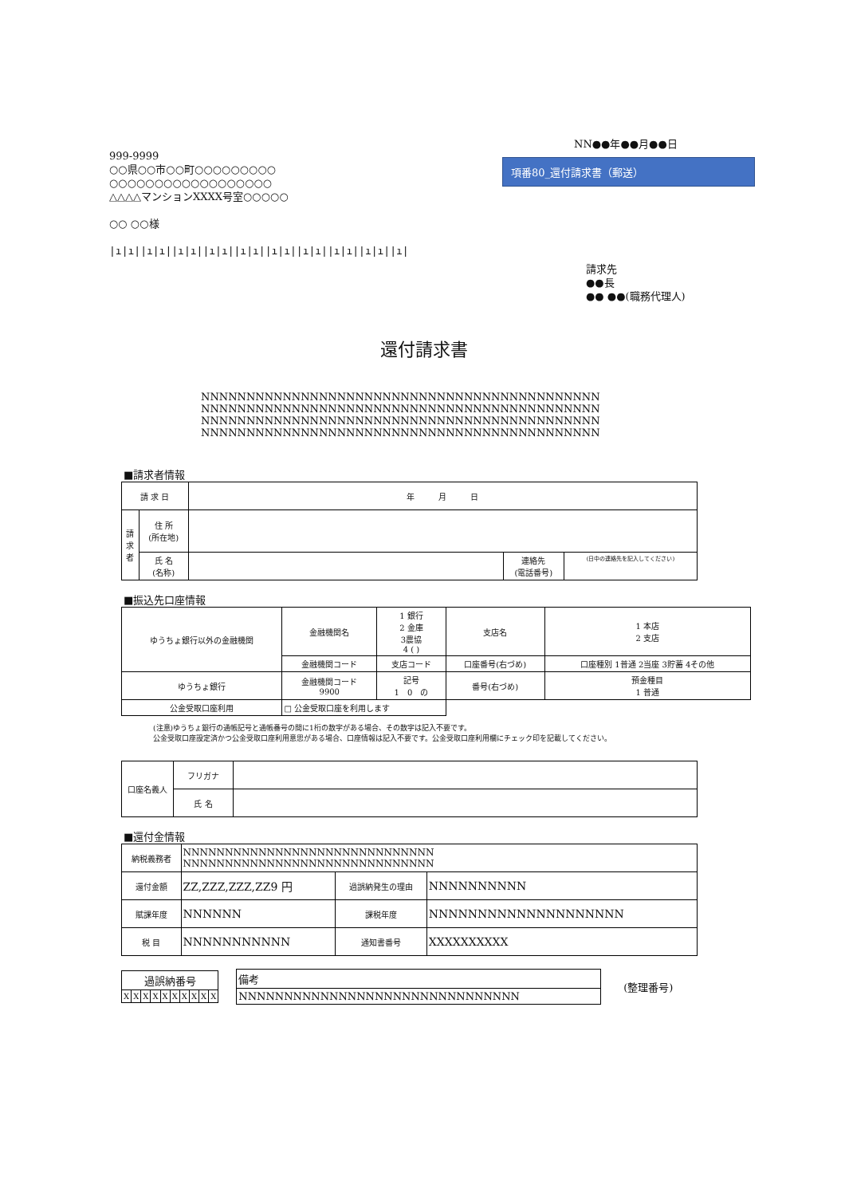999-9999
○○県○○市○○町○○○○○○○○○
○○○○○○○○○○○○○○○○○○
△△△△マンションXXXX号室○○○○○
○○ ○○様
|ı|ı||ı|ı||ı|ı||ı|ı||ı|ı||ı|ı||ı|ı||ı|ı||ı|ı||ı|
NN●●年●●月●●日
項番80_還付請求書（郵送）
請求先
●●長
●● ●●(職務代理人)
還付請求書
NNNNNNNNNNNNNNNNNNNNNNNNNNNNNNNNNNNNNNNNNNNN
NNNNNNNNNNNNNNNNNNNNNNNNNNNNNNNNNNNNNNNNNNNN
NNNNNNNNNNNNNNNNNNNNNNNNNNNNNNNNNNNNNNNNNNNN
NNNNNNNNNNNNNNNNNNNNNNNNNNNNNNNNNNNNNNNNNNNN
■請求者情報
| 請 求 日 | | 年 月 日 | | |
| 請 求 者 | 住 所 (所在地) | | | |
| | 氏 名 (名称) | | 連絡先 (電話番号) | (日中の連絡先を記入してください) |
■振込先口座情報
| ゆうちょ銀行以外の金融機関 | 金融機関名 | 1 銀行 2 金庫 3農協 4 ( ) | 支店名 | 1 本店 2 支店 |
| | 金融機関コード | 支店コード | 口座番号(右づめ) | 口座種別 1普通 2当座 3貯蓄 4その他 |
| ゆうちょ銀行 | 金融機関コード 9900 | 記号 1 0 の | 番号(右づめ) | 預金種目 1 普通 |
| 公金受取口座利用 | □ 公金受取口座を利用します | | | |
(注意)ゆうちょ銀行の通帳記号と通帳番号の間に1桁の数字がある場合、その数字は記入不要です。
公金受取口座設定済かつ公金受取口座利用意思がある場合、口座情報は記入不要です。公金受取口座利用欄にチェック印を記載してください。
| 口座名義人 | フリガナ | |
| | 氏 名 | |
■還付金情報
| 納税義務者 | NNNNNNNNNNNNNNNNNNNNNNNNNNNNNN NNNNNNNNNNNNNNNNNNNNNNNNNNNNNN | | |
| 還付金額 | ZZ,ZZZ,ZZZ,ZZ9 円 | 過誤納発生の理由 | NNNNNNNNNN |
| 賦課年度 | NNNNNN | 課税年度 | NNNNNNNNNNNNNNNNNNNN |
| 税 目 | NNNNNNNNNNN | 通知書番号 | XXXXXXXXXX |
| 過誤納番号 | | | | | | | | | |
| X | X | X | X | X | X | X | X | X | X |
| 備考 |
| NNNNNNNNNNNNNNNNNNNNNNNNNNNNNNN |
(整理番号)